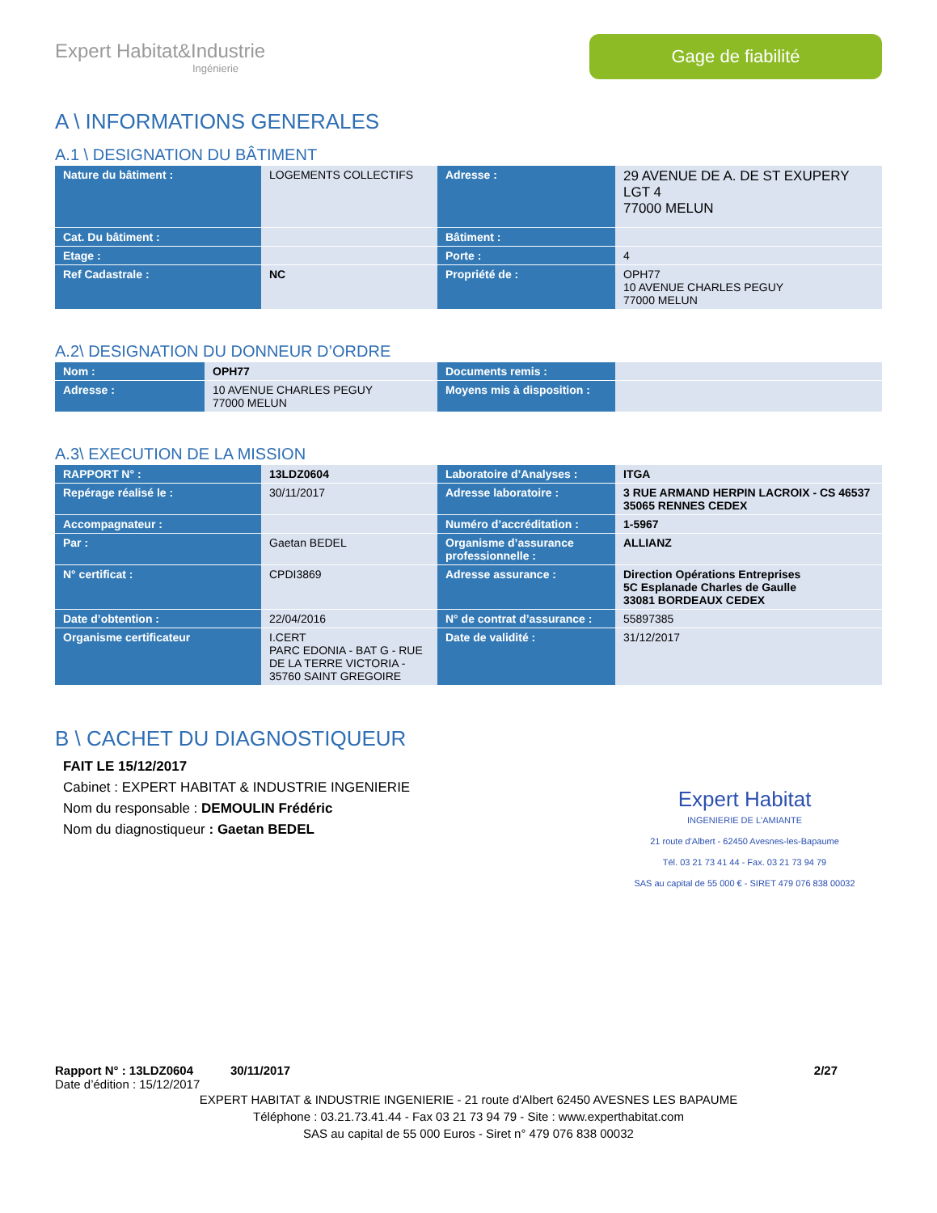Expert Habitat&Industrie
Ingénierie
Gage de fiabilité
A \ INFORMATIONS GENERALES
A.1 \ DESIGNATION DU BÂTIMENT
| Nature du bâtiment : | LOGEMENTS COLLECTIFS | Adresse : | 29 AVENUE DE A. DE ST EXUPERY LGT 4 77000 MELUN |
| Cat. Du bâtiment : | | Bâtiment : | |
| Etage : | | Porte : | 4 |
| Ref Cadastrale : | NC | Propriété de : | OPH77 10 AVENUE CHARLES PEGUY 77000 MELUN |
A.2\ DESIGNATION DU DONNEUR D’ORDRE
| Nom : | OPH77 | Documents remis : | |
| Adresse : | 10 AVENUE CHARLES PEGUY 77000 MELUN | Moyens mis à disposition : | |
A.3\ EXECUTION DE LA MISSION
| RAPPORT N° : | 13LDZ0604 | Laboratoire d’Analyses : | ITGA |
| Repérage réalisé le : | 30/11/2017 | Adresse laboratoire : | 3 RUE ARMAND HERPIN LACROIX - CS 46537 35065 RENNES CEDEX |
| Accompagnateur : | | Numéro d’accréditation : | 1-5967 |
| Par : | Gaetan BEDEL | Organisme d’assurance professionnelle : | ALLIANZ |
| N° certificat : | CPDI3869 | Adresse assurance : | Direction Opérations Entreprises 5C Esplanade Charles de Gaulle 33081 BORDEAUX CEDEX |
| Date d’obtention : | 22/04/2016 | N° de contrat d’assurance : | 55897385 |
| Organisme certificateur | I.CERT PARC EDONIA - BAT G - RUE DE LA TERRE VICTORIA - 35760 SAINT GREGOIRE | Date de validité : | 31/12/2017 |
B \ CACHET DU DIAGNOSTIQUEUR
FAIT LE 15/12/2017
Cabinet : EXPERT HABITAT & INDUSTRIE INGENIERIE
Nom du responsable : DEMOULIN Frédéric
Nom du diagnostiqueur : Gaetan BEDEL
Expert Habitat
INGENIERIE DE L'AMIANTE
21 route d'Albert - 62450 Avesnes-les-Bapaume
Tél. 03 21 73 41 44 - Fax. 03 21 73 94 79
SAS au capital de 55 000 € - SIRET 479 076 838 00032
Rapport N° : 13LDZ0604 30/11/2017 2/27
Date d’édition : 15/12/2017
EXPERT HABITAT & INDUSTRIE INGENIERIE - 21 route d'Albert 62450 AVESNES LES BAPAUME
Téléphone : 03.21.73.41.44 - Fax 03 21 73 94 79 - Site : www.experthabitat.com
SAS au capital de 55 000 Euros - Siret n° 479 076 838 00032